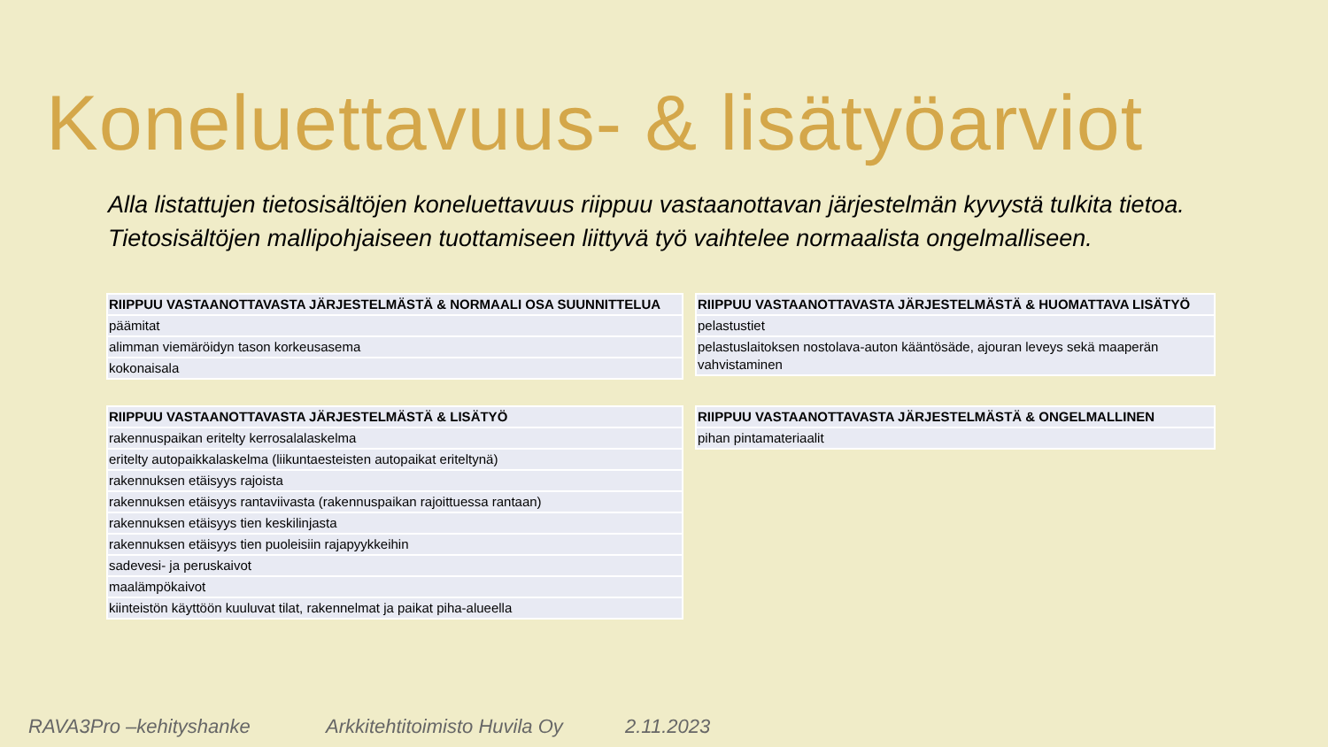Koneluettavuus- & lisätyöarviot
Alla listattujen tietosisältöjen koneluettavuus riippuu vastaanottavan järjestelmän kyvystä tulkita tietoa.
Tietosisältöjen mallipohjaiseen tuottamiseen liittyvä työ vaihtelee normaalista ongelmalliseen.
| RIIPPUU VASTAANOTTAVASTA JÄRJESTELMÄSTÄ & NORMAALI OSA SUUNNITTELUA |
| --- |
| päämitat |
| alimman viemäröidyn tason korkeusasema |
| kokonaisala |
| RIIPPUU VASTAANOTTAVASTA JÄRJESTELMÄSTÄ & HUOMATTAVA LISÄTYÖ |
| --- |
| pelastustiet |
| pelastuslaitoksen nostolava-auton kääntösäde, ajouran leveys sekä maaperän vahvistaminen |
| RIIPPUU VASTAANOTTAVASTA JÄRJESTELMÄSTÄ & LISÄTYÖ |
| --- |
| rakennuspaikan eritelty kerrosalalaskelma |
| eritelty autopaikkalaskelma (liikuntaesteisten autopaikat eriteltynä) |
| rakennuksen etäisyys rajoista |
| rakennuksen etäisyys rantaviivasta (rakennuspaikan rajoittuessa rantaan) |
| rakennuksen etäisyys tien keskilinjasta |
| rakennuksen etäisyys tien puoleisiin rajapyykkeihin |
| sadevesi- ja peruskaivot |
| maalämpökaivot |
| kiinteistön käyttöön kuuluvat tilat, rakennelmat ja paikat piha-alueella |
| RIIPPUU VASTAANOTTAVASTA JÄRJESTELMÄSTÄ & ONGELMALLINEN |
| --- |
| pihan pintamateriaalit |
RAVA3Pro –kehityshanke Arkkitehtitoimisto Huvila Oy 2.11.2023